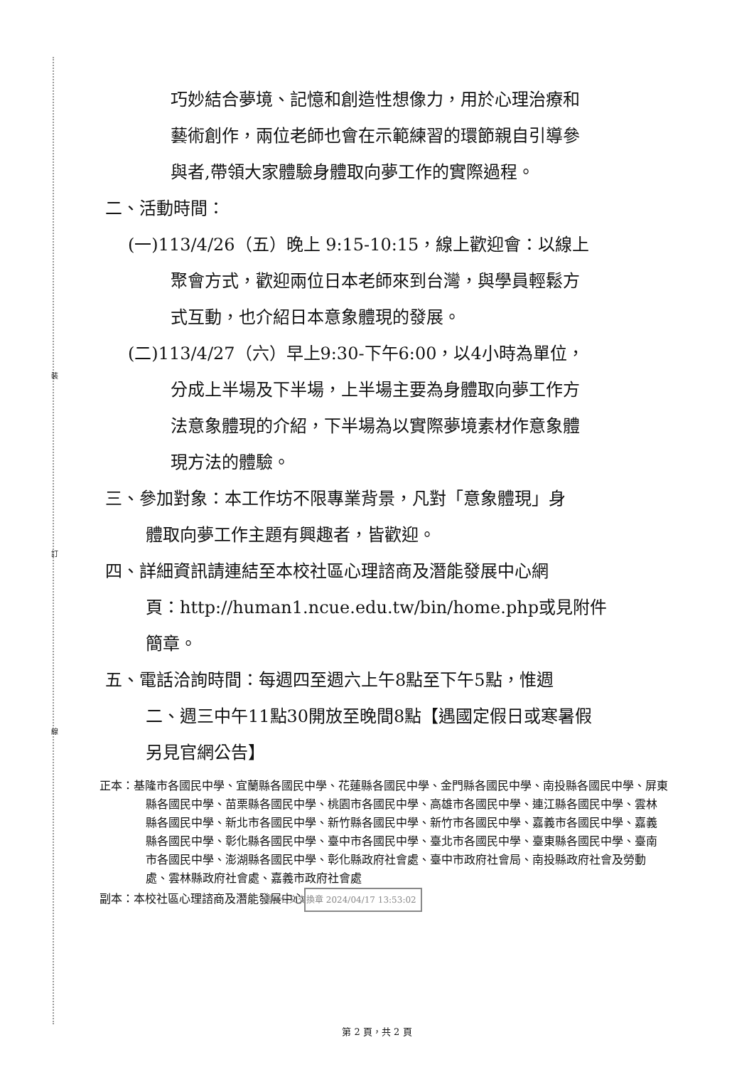裝
訂
線
巧妙結合夢境、記憶和創造性想像力，用於心理治療和
藝術創作，兩位老師也會在示範練習的環節親自引導參
與者,帶領大家體驗身體取向夢工作的實際過程。
二、活動時間：
(一)113/4/26（五）晚上 9:15-10:15，線上歡迎會：以線上
聚會方式，歡迎兩位日本老師來到台灣，與學員輕鬆方
式互動，也介紹日本意象體現的發展。
(二)113/4/27（六）早上9:30-下午6:00，以4小時為單位，
分成上半場及下半場，上半場主要為身體取向夢工作方
法意象體現的介紹，下半場為以實際夢境素材作意象體
現方法的體驗。
三、參加對象：本工作坊不限專業背景，凡對「意象體現」身
體取向夢工作主題有興趣者，皆歡迎。
四、詳細資訊請連結至本校社區心理諮商及潛能發展中心網
頁：http://human1.ncue.edu.tw/bin/home.php或見附件
簡章。
五、電話洽詢時間：每週四至週六上午8點至下午5點，惟週
二、週三中午11點30開放至晚間8點【遇國定假日或寒暑假
另見官網公告】
正本：基隆市各國民中學、宜蘭縣各國民中學、花蓮縣各國民中學、金門縣各國民中學、南投縣各國民中學、屏東縣各國民中學、苗栗縣各國民中學、桃園市各國民中學、高雄市各國民中學、連江縣各國民中學、雲林縣各國民中學、新北市各國民中學、新竹縣各國民中學、新竹市各國民中學、嘉義市各國民中學、嘉義縣各國民中學、彰化縣各國民中學、臺中市各國民中學、臺北市各國民中學、臺東縣各國民中學、臺南市各國民中學、澎湖縣各國民中學、彰化縣政府社會處、臺中市政府社會局、南投縣政府社會及勞動處、雲林縣政府社會處、嘉義市政府社會處
副本：本校社區心理諮商及潛能發展中心 電子公文交換章 2024/04/17 13:53:02
第 2 頁，共 2 頁